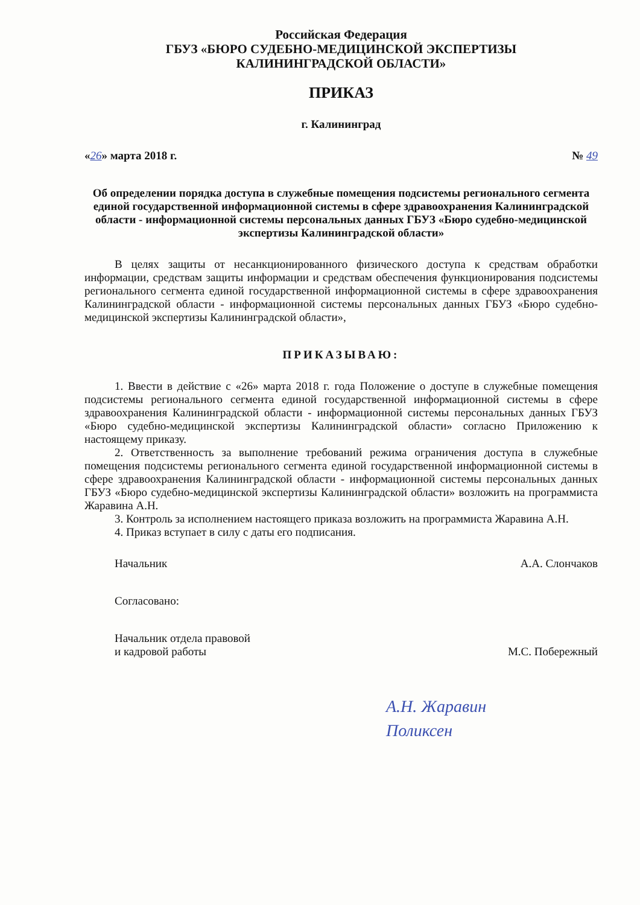Российская Федерация
ГБУЗ «БЮРО СУДЕБНО-МЕДИЦИНСКОЙ ЭКСПЕРТИЗЫ
КАЛИНИНГРАДСКОЙ ОБЛАСТИ»
ПРИКАЗ
г. Калининград
«26» марта 2018 г. № 49
Об определении порядка доступа в служебные помещения подсистемы регионального сегмента единой государственной информационной системы в сфере здравоохранения Калининградской области - информационной системы персональных данных ГБУЗ «Бюро судебно-медицинской экспертизы Калининградской области»
В целях защиты от несанкционированного физического доступа к средствам обработки информации, средствам защиты информации и средствам обеспечения функционирования подсистемы регионального сегмента единой государственной информационной системы в сфере здравоохранения Калининградской области - информационной системы персональных данных ГБУЗ «Бюро судебно-медицинской экспертизы Калининградской области»,
ПРИКАЗЫВАЮ:
1. Ввести в действие с «26» марта 2018 г. года Положение о доступе в служебные помещения подсистемы регионального сегмента единой государственной информационной системы в сфере здравоохранения Калининградской области - информационной системы персональных данных ГБУЗ «Бюро судебно-медицинской экспертизы Калининградской области» согласно Приложению к настоящему приказу.
2. Ответственность за выполнение требований режима ограничения доступа в служебные помещения подсистемы регионального сегмента единой государственной информационной системы в сфере здравоохранения Калининградской области - информационной системы персональных данных ГБУЗ «Бюро судебно-медицинской экспертизы Калининградской области» возложить на программиста Жаравина А.Н.
3. Контроль за исполнением настоящего приказа возложить на программиста Жаравина А.Н.
4. Приказ вступает в силу с даты его подписания.
Начальник А.А. Слончаков
Согласовано:
Начальник отдела правовой
и кадровой работы М.С. Побережный
А.Н. Жаравин
Поликсен